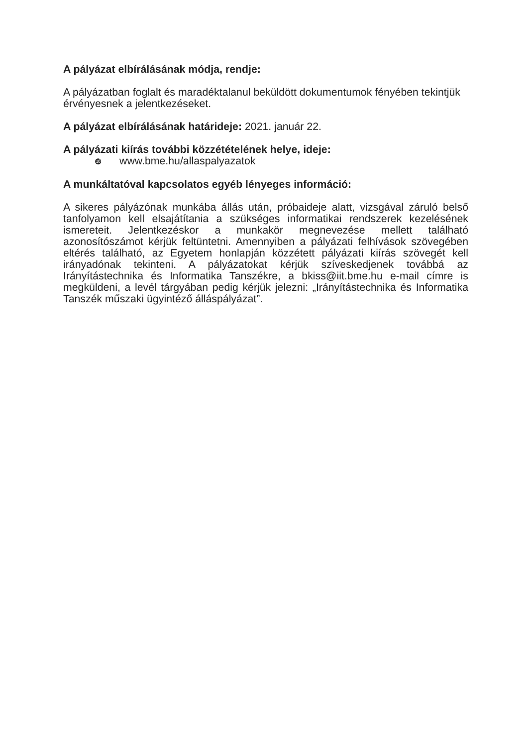A pályázat elbírálásának módja, rendje:
A pályázatban foglalt és maradéktalanul beküldött dokumentumok fényében tekintjük érvényesnek a jelentkezéseket.
A pályázat elbírálásának határideje: 2021. január 22.
A pályázati kiírás további közzétételének helye, ideje:
❿ www.bme.hu/allaspalyazatok
A munkáltatóval kapcsolatos egyéb lényeges információ:
A sikeres pályázónak munkába állás után, próbaideje alatt, vizsgával záruló belső tanfolyamon kell elsajátítania a szükséges informatikai rendszerek kezelésének ismereteit. Jelentkezéskor a munkakör megnevezése mellett található azonosítószámot kérjük feltüntetni. Amennyiben a pályázati felhívások szövegében eltérés található, az Egyetem honlapján közzétett pályázati kiírás szövegét kell irányadónak tekinteni. A pályázatokat kérjük szíveskedjenek továbbá az Irányítástechnika és Informatika Tanszékre, a bkiss@iit.bme.hu e-mail címre is megküldeni, a levél tárgyában pedig kérjük jelezni: „Irányítástechnika és Informatika Tanszék műszaki ügyintéző álláspályázat”.